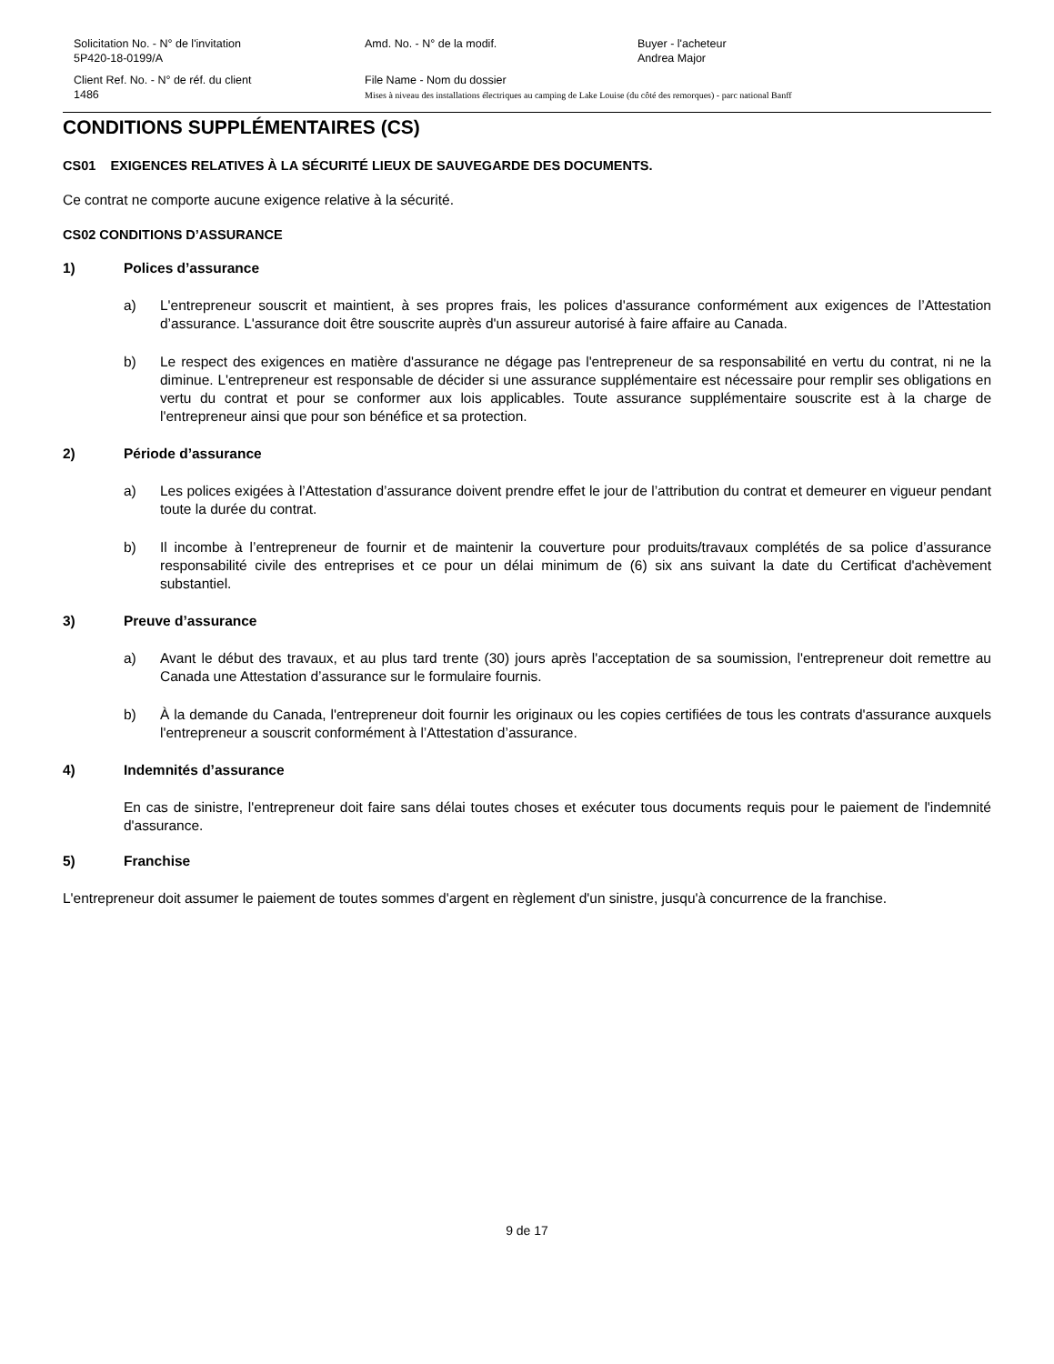Solicitation No. - N° de l'invitation
5P420-18-0199/A
Amd. No. - N° de la modif.
Buyer - l'acheteur
Andrea Major
Client Ref. No. - N° de réf. du client
1486
File Name - Nom du dossier
Mises à niveau des installations électriques au camping de Lake Louise (du côté des remorques) - parc national Banff
CONDITIONS SUPPLÉMENTAIRES (CS)
CS01 EXIGENCES RELATIVES À LA SÉCURITÉ LIEUX DE SAUVEGARDE DES DOCUMENTS.
Ce contrat ne comporte aucune exigence relative à la sécurité.
CS02 CONDITIONS D’ASSURANCE
1) Polices d’assurance
a) L'entrepreneur souscrit et maintient, à ses propres frais, les polices d'assurance conformément aux exigences de l’Attestation d’assurance. L'assurance doit être souscrite auprès d'un assureur autorisé à faire affaire au Canada.
b) Le respect des exigences en matière d'assurance ne dégage pas l'entrepreneur de sa responsabilité en vertu du contrat, ni ne la diminue. L'entrepreneur est responsable de décider si une assurance supplémentaire est nécessaire pour remplir ses obligations en vertu du contrat et pour se conformer aux lois applicables. Toute assurance supplémentaire souscrite est à la charge de l'entrepreneur ainsi que pour son bénéfice et sa protection.
2) Période d’assurance
a) Les polices exigées à l’Attestation d’assurance doivent prendre effet le jour de l’attribution du contrat et demeurer en vigueur pendant toute la durée du contrat.
b) Il incombe à l’entrepreneur de fournir et de maintenir la couverture pour produits/travaux complétés de sa police d’assurance responsabilité civile des entreprises et ce pour un délai minimum de (6) six ans suivant la date du Certificat d'achèvement substantiel.
3) Preuve d’assurance
a) Avant le début des travaux, et au plus tard trente (30) jours après l'acceptation de sa soumission, l'entrepreneur doit remettre au Canada une Attestation d’assurance sur le formulaire fournis.
b) À la demande du Canada, l'entrepreneur doit fournir les originaux ou les copies certifiées de tous les contrats d'assurance auxquels l'entrepreneur a souscrit conformément à l’Attestation d’assurance.
4) Indemnités d’assurance
En cas de sinistre, l'entrepreneur doit faire sans délai toutes choses et exécuter tous documents requis pour le paiement de l'indemnité d'assurance.
5) Franchise
L'entrepreneur doit assumer le paiement de toutes sommes d'argent en règlement d'un sinistre, jusqu'à concurrence de la franchise.
9 de 17